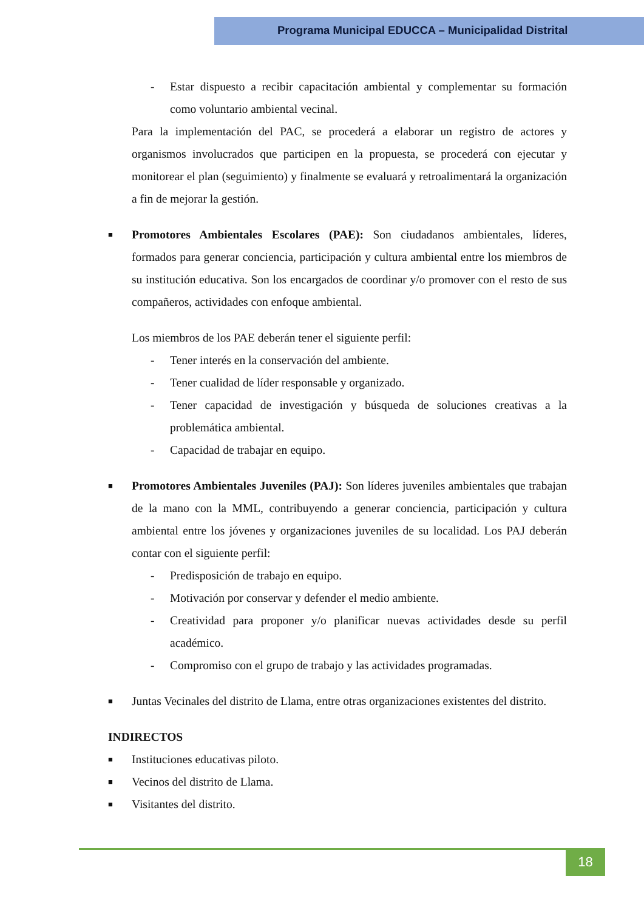Programa Municipal EDUCCA – Municipalidad Distrital
- Estar dispuesto a recibir capacitación ambiental y complementar su formación como voluntario ambiental vecinal.
Para la implementación del PAC, se procederá a elaborar un registro de actores y organismos involucrados que participen en la propuesta, se procederá con ejecutar y monitorear el plan (seguimiento) y finalmente se evaluará y retroalimentará la organización a fin de mejorar la gestión.
■
Promotores Ambientales Escolares (PAE): Son ciudadanos ambientales, líderes, formados para generar conciencia, participación y cultura ambiental entre los miembros de su institución educativa. Son los encargados de coordinar y/o promover con el resto de sus compañeros, actividades con enfoque ambiental.
Los miembros de los PAE deberán tener el siguiente perfil:
- Tener interés en la conservación del ambiente.
- Tener cualidad de líder responsable y organizado.
- Tener capacidad de investigación y búsqueda de soluciones creativas a la problemática ambiental.
- Capacidad de trabajar en equipo.
■
Promotores Ambientales Juveniles (PAJ): Son líderes juveniles ambientales que trabajan de la mano con la MML, contribuyendo a generar conciencia, participación y cultura ambiental entre los jóvenes y organizaciones juveniles de su localidad. Los PAJ deberán contar con el siguiente perfil:
- Predisposición de trabajo en equipo.
- Motivación por conservar y defender el medio ambiente.
- Creatividad para proponer y/o planificar nuevas actividades desde su perfil académico.
- Compromiso con el grupo de trabajo y las actividades programadas.
■
Juntas Vecinales del distrito de Llama, entre otras organizaciones existentes del distrito.
INDIRECTOS
■
Instituciones educativas piloto.
■
Vecinos del distrito de Llama.
■
Visitantes del distrito.
18